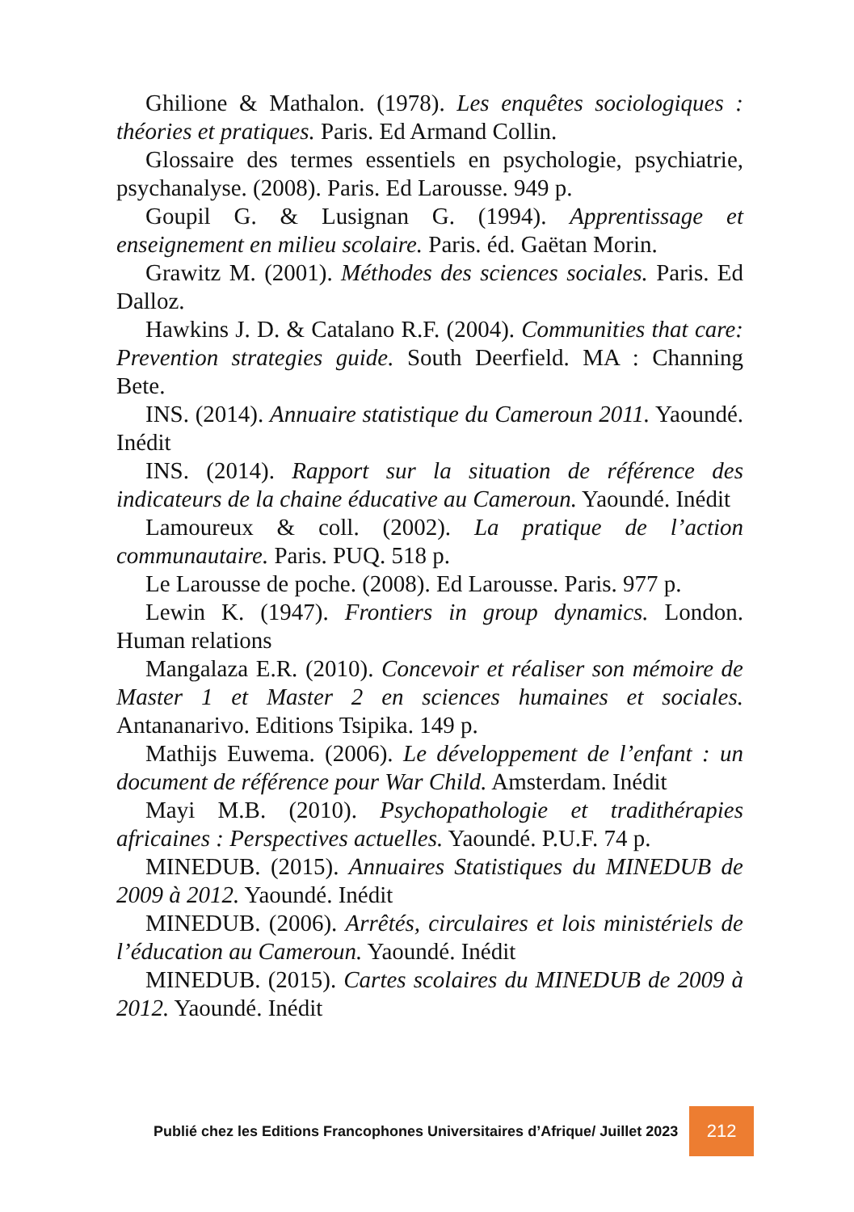Ghilione & Mathalon. (1978). Les enquêtes sociologiques : théories et pratiques. Paris. Ed Armand Collin.
Glossaire des termes essentiels en psychologie, psychiatrie, psychanalyse. (2008). Paris. Ed Larousse. 949 p.
Goupil G. & Lusignan G. (1994). Apprentissage et enseignement en milieu scolaire. Paris. éd. Gaëtan Morin.
Grawitz M. (2001). Méthodes des sciences sociales. Paris. Ed Dalloz.
Hawkins J. D. & Catalano R.F. (2004). Communities that care: Prevention strategies guide. South Deerfield. MA : Channing Bete.
INS. (2014). Annuaire statistique du Cameroun 2011. Yaoundé. Inédit
INS. (2014). Rapport sur la situation de référence des indicateurs de la chaine éducative au Cameroun. Yaoundé. Inédit
Lamoureux & coll. (2002). La pratique de l’action communautaire. Paris. PUQ. 518 p.
Le Larousse de poche. (2008). Ed Larousse. Paris. 977 p.
Lewin K. (1947). Frontiers in group dynamics. London. Human relations
Mangalaza E.R. (2010). Concevoir et réaliser son mémoire de Master 1 et Master 2 en sciences humaines et sociales. Antananarivo. Editions Tsipika. 149 p.
Mathijs Euwema. (2006). Le développement de l’enfant : un document de référence pour War Child. Amsterdam. Inédit
Mayi M.B. (2010). Psychopathologie et tradithérapies africaines : Perspectives actuelles. Yaoundé. P.U.F. 74 p.
MINEDUB. (2015). Annuaires Statistiques du MINEDUB de 2009 à 2012. Yaoundé. Inédit
MINEDUB. (2006). Arrêtés, circulaires et lois ministériels de l’éducation au Cameroun. Yaoundé. Inédit
MINEDUB. (2015). Cartes scolaires du MINEDUB de 2009 à 2012. Yaoundé. Inédit
Publié chez les Editions Francophones Universitaires d’Afrique/ Juillet 2023 212